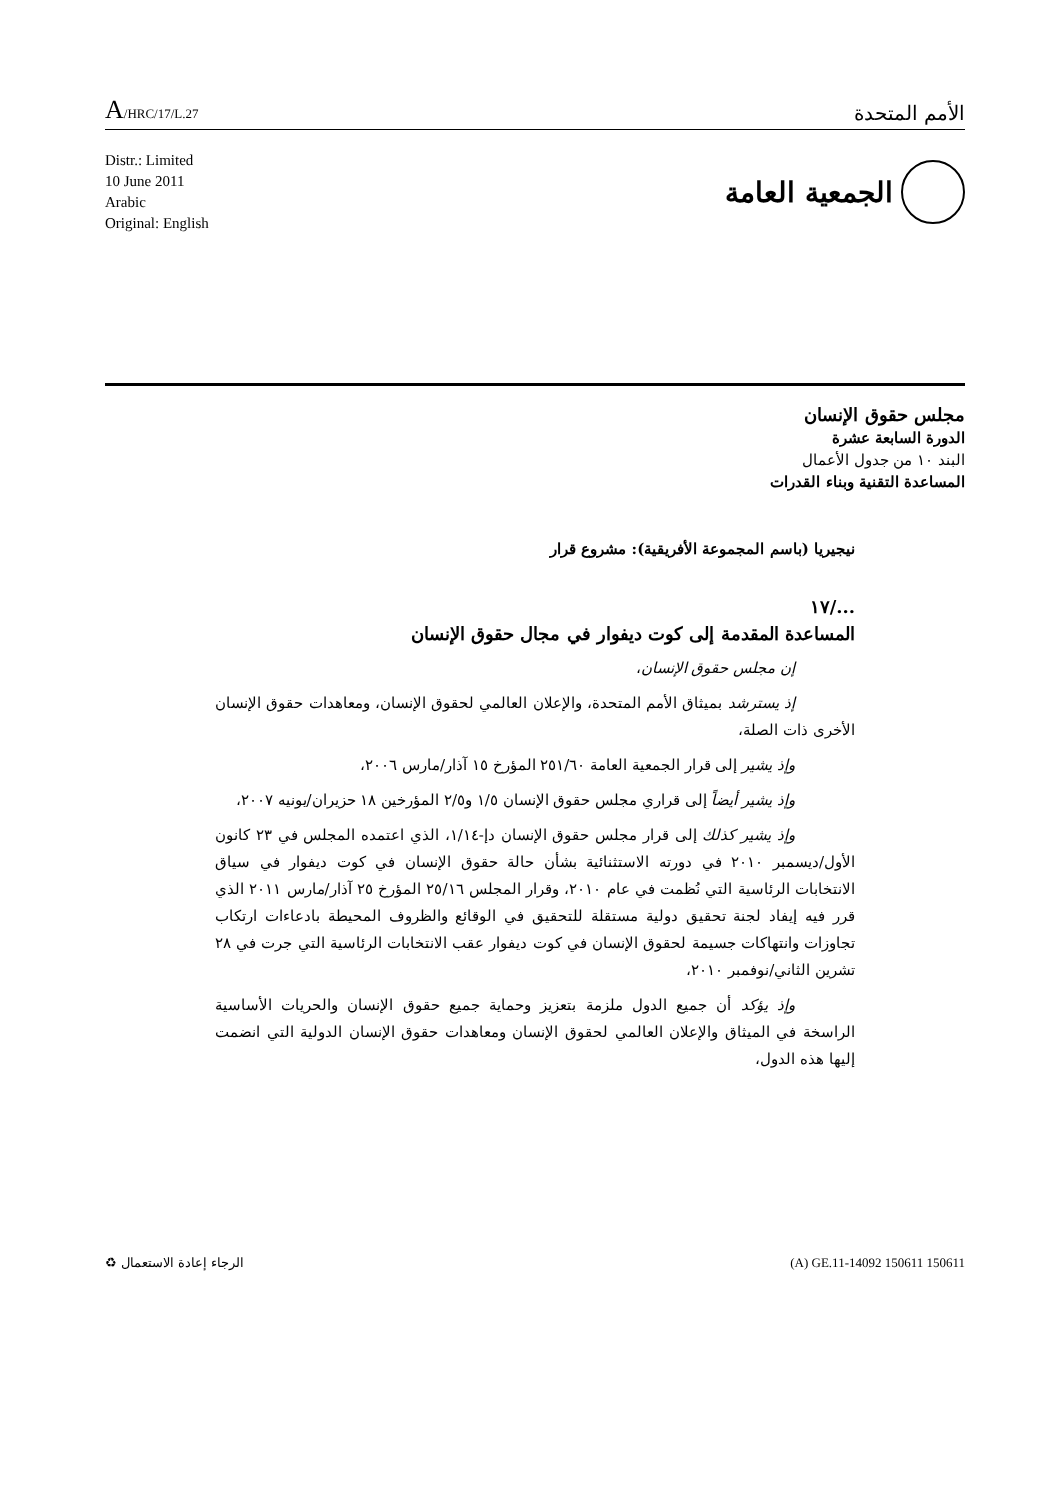A/HRC/17/L.27
الأمم المتحدة
Distr.: Limited
10 June 2011
Arabic
Original: English
الجمعية العامة
مجلس حقوق الإنسان
الدورة السابعة عشرة
البند ١٠ من جدول الأعمال
المساعدة التقنية وبناء القدرات
نيجيريا (باسم المجموعة الأفريقية): مشروع قرار
.../١٧
المساعدة المقدمة إلى كوت ديفوار في مجال حقوق الإنسان
إن مجلس حقوق الإنسان،
إذ يسترشد بميثاق الأمم المتحدة، والإعلان العالمي لحقوق الإنسان، ومعاهدات حقوق الإنسان الأخرى ذات الصلة،
وإذ يشير إلى قرار الجمعية العامة ٢٥١/٦٠ المؤرخ ١٥ آذار/مارس ٢٠٠٦،
وإذ يشير أيضاً إلى قراري مجلس حقوق الإنسان ١/٥ و٢/٥ المؤرخين ١٨ حزيران/يونيه ٢٠٠٧،
وإذ يشير كذلك إلى قرار مجلس حقوق الإنسان دإ-١/١٤، الذي اعتمده المجلس في ٢٣ كانون الأول/ديسمبر ٢٠١٠ في دورته الاستثنائية بشأن حالة حقوق الإنسان في كوت ديفوار في سياق الانتخابات الرئاسية التي نُظمت في عام ٢٠١٠، وقرار المجلس ٢٥/١٦ المؤرخ ٢٥ آذار/مارس ٢٠١١ الذي قرر فيه إيفاد لجنة تحقيق دولية مستقلة للتحقيق في الوقائع والظروف المحيطة بادعاءات ارتكاب تجاوزات وانتهاكات جسيمة لحقوق الإنسان في كوت ديفوار عقب الانتخابات الرئاسية التي جرت في ٢٨ تشرين الثاني/نوفمبر ٢٠١٠،
وإذ يؤكد أن جميع الدول ملزمة بتعزيز وحماية جميع حقوق الإنسان والحريات الأساسية الراسخة في الميثاق والإعلان العالمي لحقوق الإنسان ومعاهدات حقوق الإنسان الدولية التي انضمت إليها هذه الدول،
الرجاء إعادة الاستعمال ♻ (A) GE.11-14092 150611 150611